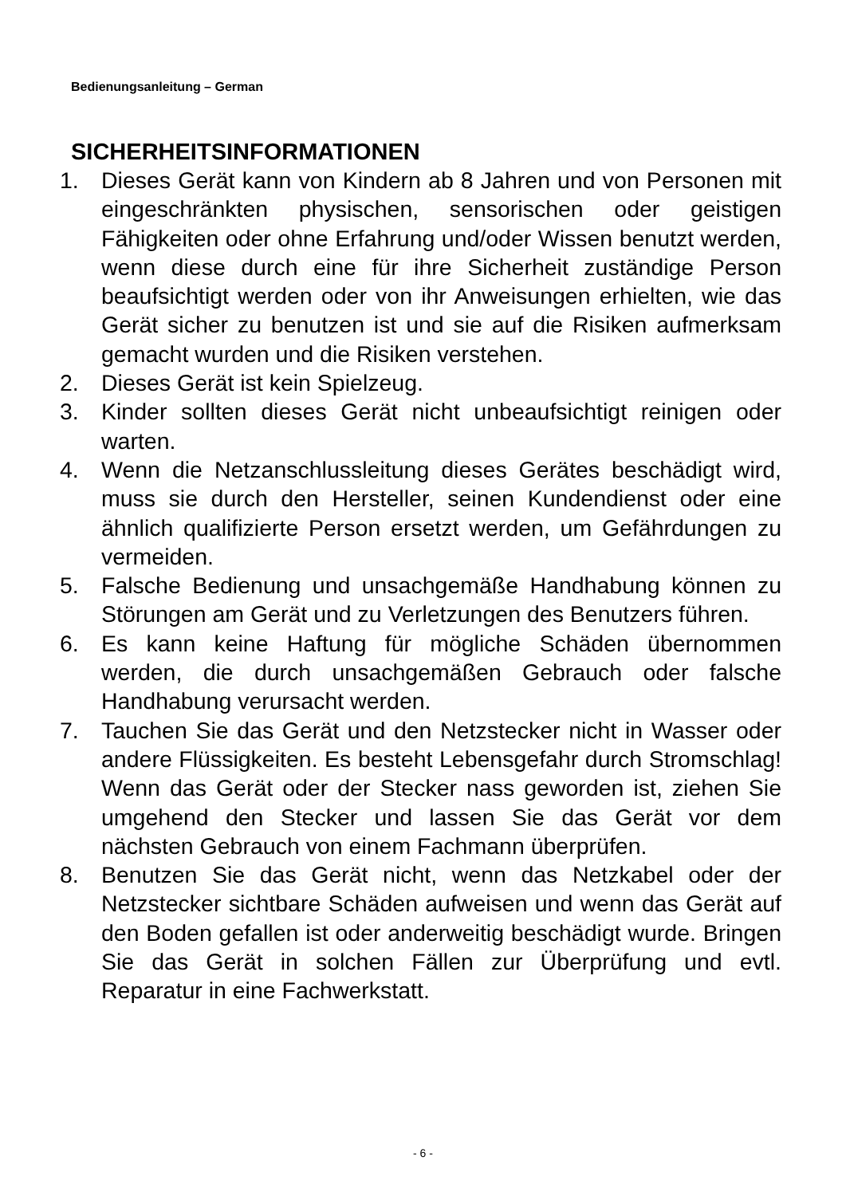Bedienungsanleitung – German
SICHERHEITSINFORMATIONEN
1. Dieses Gerät kann von Kindern ab 8 Jahren und von Personen mit eingeschränkten physischen, sensorischen oder geistigen Fähigkeiten oder ohne Erfahrung und/oder Wissen benutzt werden, wenn diese durch eine für ihre Sicherheit zuständige Person beaufsichtigt werden oder von ihr Anweisungen erhielten, wie das Gerät sicher zu benutzen ist und sie auf die Risiken aufmerksam gemacht wurden und die Risiken verstehen.
2. Dieses Gerät ist kein Spielzeug.
3. Kinder sollten dieses Gerät nicht unbeaufsichtigt reinigen oder warten.
4. Wenn die Netzanschlussleitung dieses Gerätes beschädigt wird, muss sie durch den Hersteller, seinen Kundendienst oder eine ähnlich qualifizierte Person ersetzt werden, um Gefährdungen zu vermeiden.
5. Falsche Bedienung und unsachgemäße Handhabung können zu Störungen am Gerät und zu Verletzungen des Benutzers führen.
6. Es kann keine Haftung für mögliche Schäden übernommen werden, die durch unsachgemäßen Gebrauch oder falsche Handhabung verursacht werden.
7. Tauchen Sie das Gerät und den Netzstecker nicht in Wasser oder andere Flüssigkeiten. Es besteht Lebensgefahr durch Stromschlag! Wenn das Gerät oder der Stecker nass geworden ist, ziehen Sie umgehend den Stecker und lassen Sie das Gerät vor dem nächsten Gebrauch von einem Fachmann überprüfen.
8. Benutzen Sie das Gerät nicht, wenn das Netzkabel oder der Netzstecker sichtbare Schäden aufweisen und wenn das Gerät auf den Boden gefallen ist oder anderweitig beschädigt wurde. Bringen Sie das Gerät in solchen Fällen zur Überprüfung und evtl. Reparatur in eine Fachwerkstatt.
- 6 -